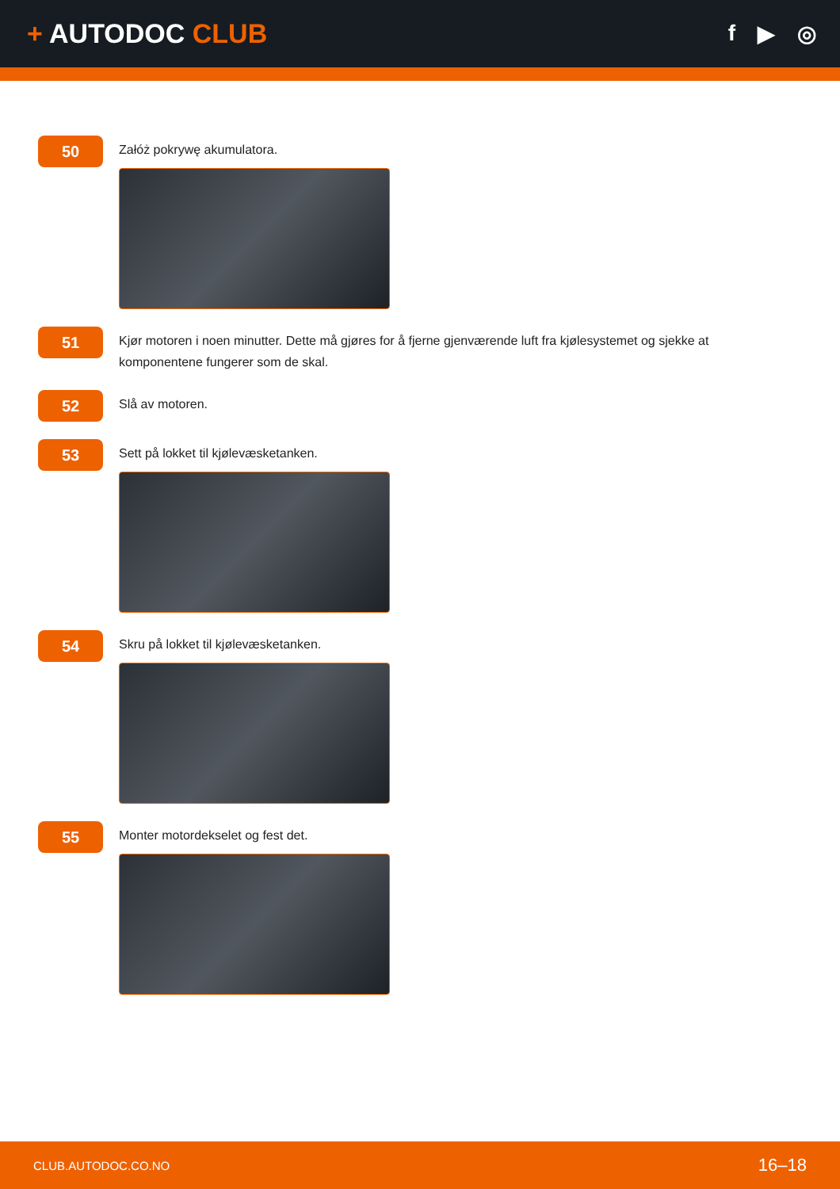+ AUTODOC CLUB
f ▶ ◎
50
Załóż pokrywę akumulatora.
51
Kjør motoren i noen minutter. Dette må gjøres for å fjerne gjenværende luft fra kjølesystemet og sjekke at komponentene fungerer som de skal.
52
Slå av motoren.
53
Sett på lokket til kjølevæsketanken.
54
Skru på lokket til kjølevæsketanken.
55
Monter motordekselet og fest det.
CLUB.AUTODOC.CO.NO 16–18